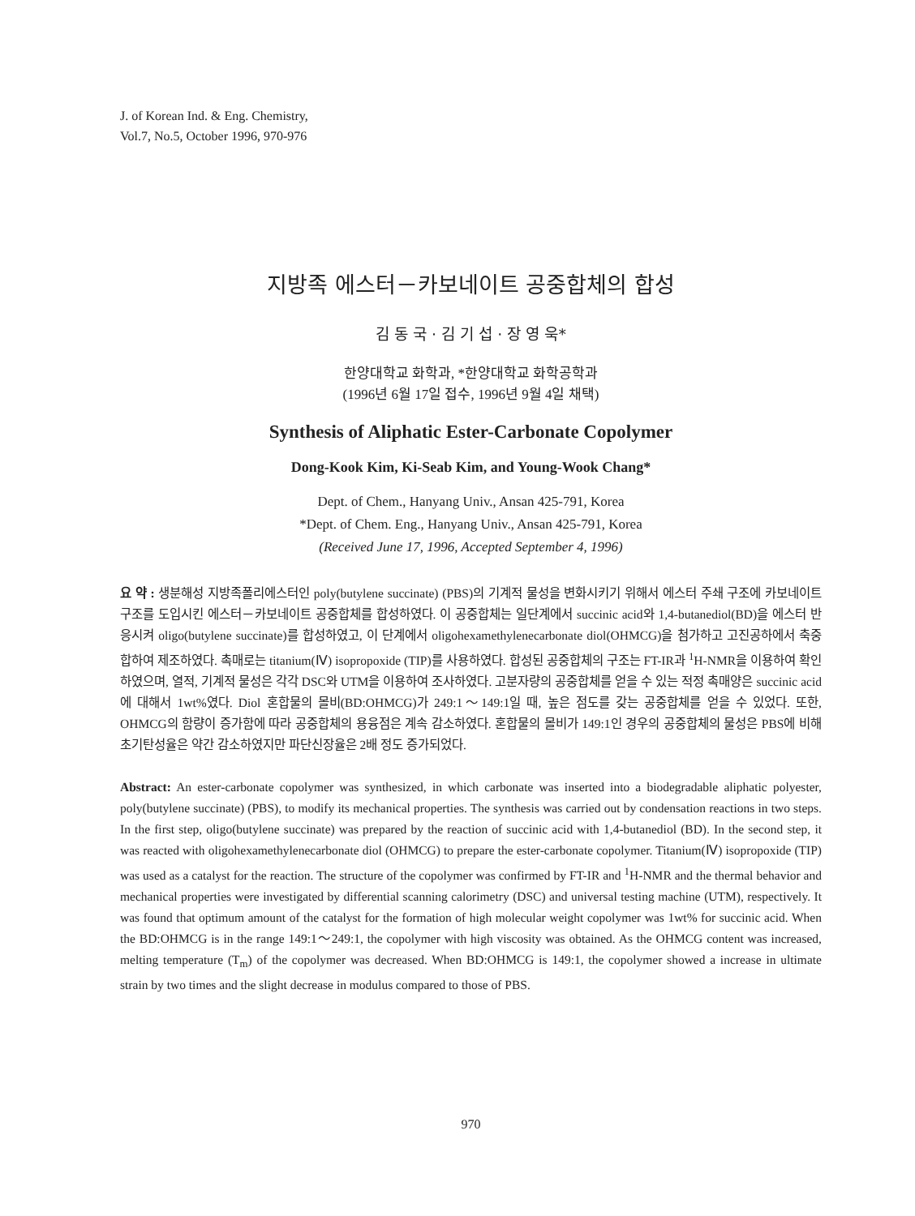J. of Korean Ind. & Eng. Chemistry,
Vol.7, No.5, October 1996, 970-976
지방족 에스터－카보네이트 공중합체의 합성
김 동 국 · 김 기 섭 · 장 영 욱*
한양대학교 화학과, *한양대학교 화학공학과
(1996년 6월 17일 접수, 1996년 9월 4일 채택)
Synthesis of Aliphatic Ester-Carbonate Copolymer
Dong-Kook Kim, Ki-Seab Kim, and Young-Wook Chang*
Dept. of Chem., Hanyang Univ., Ansan 425-791, Korea
*Dept. of Chem. Eng., Hanyang Univ., Ansan 425-791, Korea
(Received June 17, 1996, Accepted September 4, 1996)
요 약 : 생분해성 지방족폴리에스터인 poly(butylene succinate) (PBS)의 기계적 물성을 변화시키기 위해서 에스터 주쇄 구조에 카보네이트 구조를 도입시킨 에스터－카보네이트 공중합체를 합성하였다. 이 공중합체는 일단계에서 succinic acid와 1,4-butanediol(BD)을 에스터 반응시켜 oligo(butylene succinate)를 합성하였고, 이 단계에서 oligohexamethylenecarbonate diol(OHMCG)을 첨가하고 고진공하에서 축중합하여 제조하였다. 촉매로는 titanium(Ⅳ) isopropoxide (TIP)를 사용하였다. 합성된 공중합체의 구조는 FT-IR과 <sup>1</sup>H-NMR을 이용하여 확인하였으며, 열적, 기계적 물성은 각각 DSC와 UTM을 이용하여 조사하였다. 고분자량의 공중합체를 얻을 수 있는 적정 촉매양은 succinic acid에 대해서 1wt%였다. Diol 혼합물의 몰비(BD:OHMCG)가 249:1～149:1일 때, 높은 점도를 갖는 공중합체를 얻을 수 있었다. 또한, OHMCG의 함량이 증가함에 따라 공중합체의 용융점은 계속 감소하였다. 혼합물의 몰비가 149:1인 경우의 공중합체의 물성은 PBS에 비해 초기탄성율은 약간 감소하였지만 파단신장율은 2배 정도 증가되었다.
Abstract: An ester-carbonate copolymer was synthesized, in which carbonate was inserted into a biodegradable aliphatic polyester, poly(butylene succinate) (PBS), to modify its mechanical properties. The synthesis was carried out by condensation reactions in two steps. In the first step, oligo(butylene succinate) was prepared by the reaction of succinic acid with 1,4-butanediol (BD). In the second step, it was reacted with oligohexamethylenecarbonate diol (OHMCG) to prepare the ester-carbonate copolymer. Titanium(Ⅳ) isopropoxide (TIP) was used as a catalyst for the reaction. The structure of the copolymer was confirmed by FT-IR and <sup>1</sup>H-NMR and the thermal behavior and mechanical properties were investigated by differential scanning calorimetry (DSC) and universal testing machine (UTM), respectively. It was found that optimum amount of the catalyst for the formation of high molecular weight copolymer was 1wt% for succinic acid. When the BD:OHMCG is in the range 149:1～249:1, the copolymer with high viscosity was obtained. As the OHMCG content was increased, melting temperature (T<sub>m</sub>) of the copolymer was decreased. When BD:OHMCG is 149:1, the copolymer showed a increase in ultimate strain by two times and the slight decrease in modulus compared to those of PBS.
970